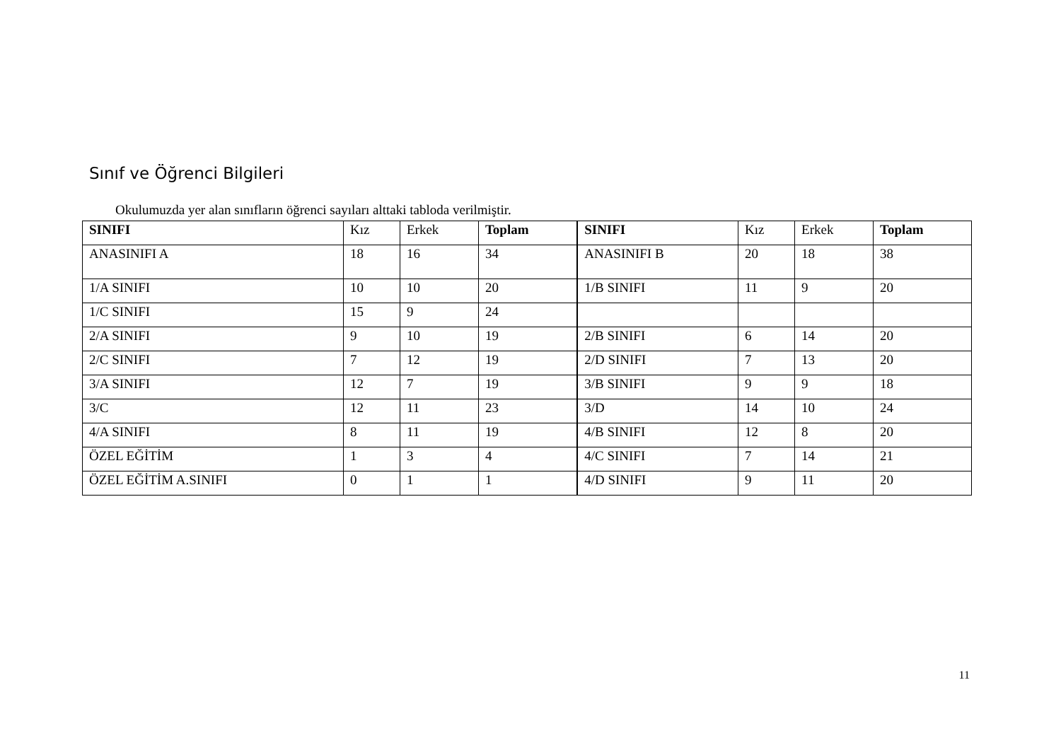Sınıf ve Öğrenci Bilgileri
Okulumuzda yer alan sınıfların öğrenci sayıları alttaki tabloda verilmiştir.
| SINIFI | Kız | Erkek | Toplam | SINIFI | Kız | Erkek | Toplam |
| --- | --- | --- | --- | --- | --- | --- | --- |
| ANASINIFI A | 18 | 16 | 34 | ANASINIFI B | 20 | 18 | 38 |
| 1/A SINIFI | 10 | 10 | 20 | 1/B SINIFI | 11 | 9 | 20 |
| 1/C SINIFI | 15 | 9 | 24 | | | | |
| 2/A SINIFI | 9 | 10 | 19 | 2/B SINIFI | 6 | 14 | 20 |
| 2/C SINIFI | 7 | 12 | 19 | 2/D SINIFI | 7 | 13 | 20 |
| 3/A SINIFI | 12 | 7 | 19 | 3/B SINIFI | 9 | 9 | 18 |
| 3/C | 12 | 11 | 23 | 3/D | 14 | 10 | 24 |
| 4/A SINIFI | 8 | 11 | 19 | 4/B SINIFI | 12 | 8 | 20 |
| ÖZEL EĞİTİM | 1 | 3 | 4 | 4/C SINIFI | 7 | 14 | 21 |
| ÖZEL EĞİTİM A.SINIFI | 0 | 1 | 1 | 4/D SINIFI | 9 | 11 | 20 |
11